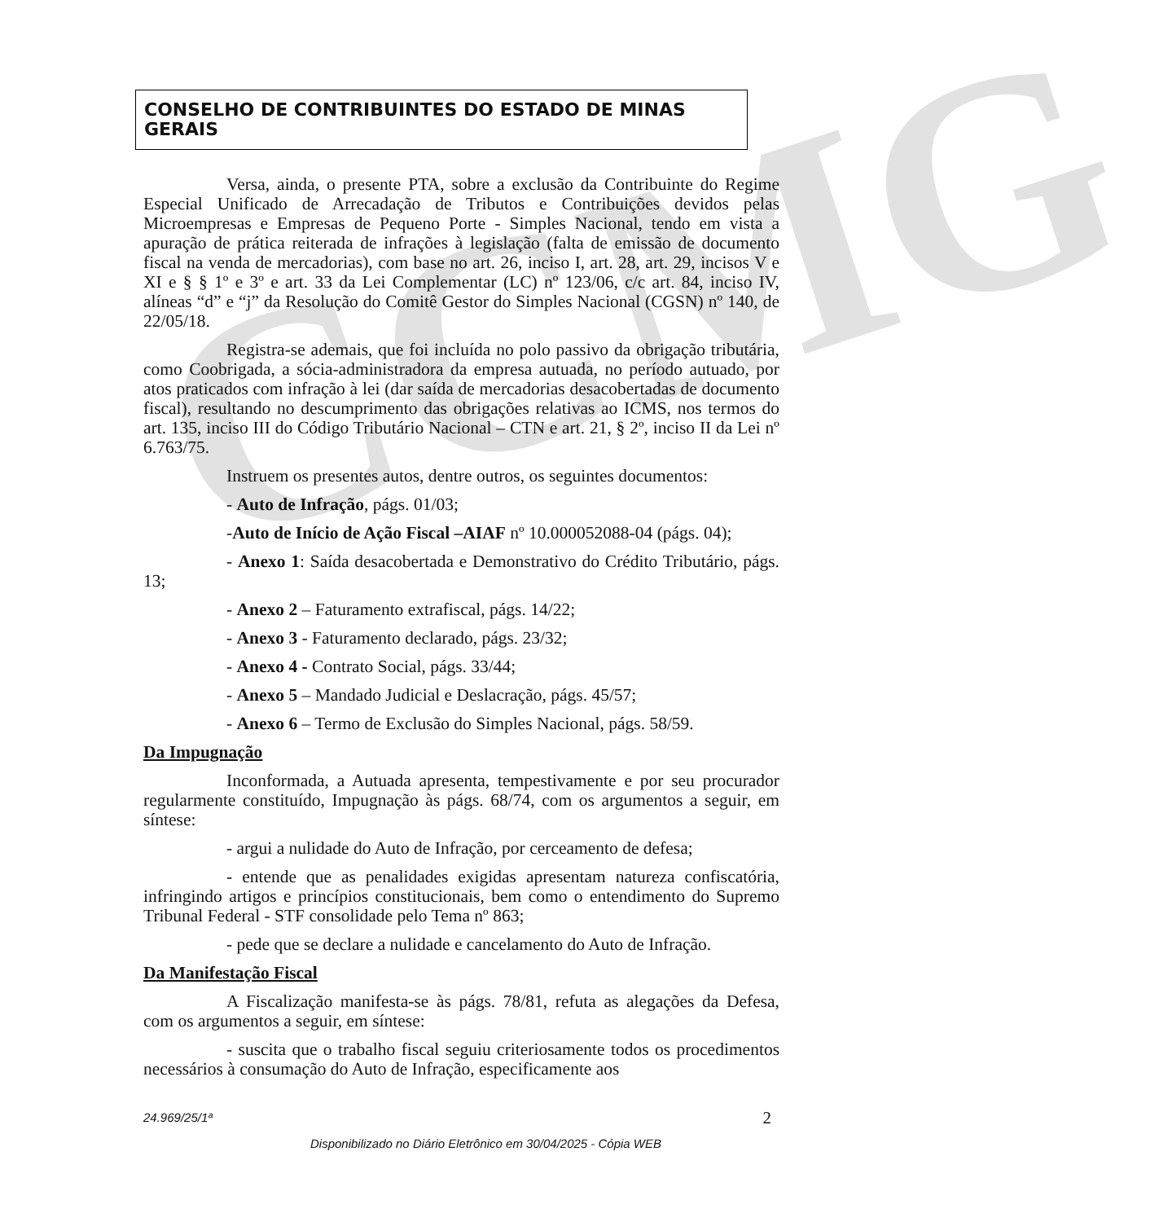CCMG
CONSELHO DE CONTRIBUINTES DO ESTADO DE MINAS GERAIS
Versa, ainda, o presente PTA, sobre a exclusão da Contribuinte do Regime Especial Unificado de Arrecadação de Tributos e Contribuições devidos pelas Microempresas e Empresas de Pequeno Porte - Simples Nacional, tendo em vista a apuração de prática reiterada de infrações à legislação (falta de emissão de documento fiscal na venda de mercadorias), com base no art. 26, inciso I, art. 28, art. 29, incisos V e XI e § § 1º e 3º e art. 33 da Lei Complementar (LC) nº 123/06, c/c art. 84, inciso IV, alíneas “d” e “j” da Resolução do Comitê Gestor do Simples Nacional (CGSN) nº 140, de 22/05/18.
Registra-se ademais, que foi incluída no polo passivo da obrigação tributária, como Coobrigada, a sócia-administradora da empresa autuada, no período autuado, por atos praticados com infração à lei (dar saída de mercadorias desacobertadas de documento fiscal), resultando no descumprimento das obrigações relativas ao ICMS, nos termos do art. 135, inciso III do Código Tributário Nacional – CTN e art. 21, § 2º, inciso II da Lei nº 6.763/75.
Instruem os presentes autos, dentre outros, os seguintes documentos:
- Auto de Infração, págs. 01/03;
-Auto de Início de Ação Fiscal –AIAF nº 10.000052088-04 (págs. 04);
- Anexo 1: Saída desacobertada e Demonstrativo do Crédito Tributário, págs. 13;
- Anexo 2 – Faturamento extrafiscal, págs. 14/22;
- Anexo 3 - Faturamento declarado, págs. 23/32;
- Anexo 4 - Contrato Social, págs. 33/44;
- Anexo 5 – Mandado Judicial e Deslacração, págs. 45/57;
- Anexo 6 – Termo de Exclusão do Simples Nacional, págs. 58/59.
Da Impugnação
Inconformada, a Autuada apresenta, tempestivamente e por seu procurador regularmente constituído, Impugnação às págs. 68/74, com os argumentos a seguir, em síntese:
- argui a nulidade do Auto de Infração, por cerceamento de defesa;
- entende que as penalidades exigidas apresentam natureza confiscatória, infringindo artigos e princípios constitucionais, bem como o entendimento do Supremo Tribunal Federal - STF consolidade pelo Tema nº 863;
- pede que se declare a nulidade e cancelamento do Auto de Infração.
Da Manifestação Fiscal
A Fiscalização manifesta-se às págs. 78/81, refuta as alegações da Defesa, com os argumentos a seguir, em síntese:
- suscita que o trabalho fiscal seguiu criteriosamente todos os procedimentos necessários à consumação do Auto de Infração, especificamente aos
24.969/25/1ª 2
Disponibilizado no Diário Eletrônico em 30/04/2025 - Cópia WEB